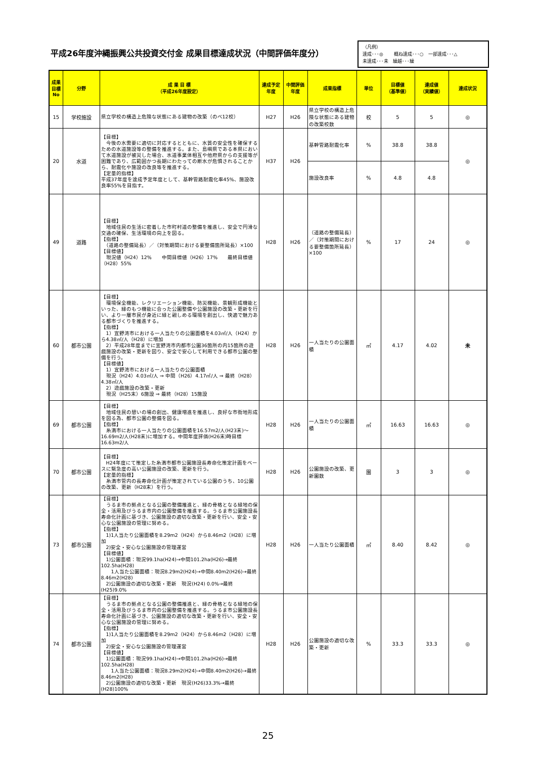平成26年度沖縄振興公共投資交付金 成果目標達成状況（中間評価年度分）
（凡例）
達成･･･◎　　 概ね達成･･･○　一部達成･･･△
未達成･･･未　繰越･･･繰
| 成果 目標 No | 分野 | 成 果 目 標 （平成26年度設定） | 達成予定 年度 | 中間評価 年度 | 成果指標 | 単位 | 目標値 （基準値） | 達成値 （実績値） | 達成状況 |
| --- | --- | --- | --- | --- | --- | --- | --- | --- | --- |
| 15 | 学校施設 | 県立学校の構造上危険な状態にある建物の改築（のべ12校） | H27 | H26 | 県立学校の構造上危険な状態にある建物の改築校数 | 校 | 5 | 5 | ◎ |
| 20 | 水道 | 【目標】 今後の水需要に適切に対応するとともに、水質の安全性を確保するための水道施設等の整備を推進する。また、島嶼県である本県において水道施設が被災した場合、水道事業体相互や他府県からの支援等が困難であり、広範囲かつ長期にわたっての断水が危惧されることから、耐震化や施設の改良等を推進する。 【定量的指標】 平成37年度を達成予定年度として、基幹管路耐震化率45%、施設改良率55%を目指す。 | H37 | H26 | 基幹管路耐震化率 | % | 38.8 | 38.8 | ◎ |
| | | | | | 施設改良率 | % | 4.8 | 4.8 | |
| 49 | 道路 | 【目標】 地域住民の生活に密着した市町村道の整備を推進し、安全で円滑な交通の確保、生活環境の向上を図る。 【指標】 （道路の整備延長）／（対策期間における要整備箇所延長）×100 【目標値】 現況値（H24）12% 中間目標値（H26）17% 最終目標値（H28）55% | H28 | H26 | （道路の整備延長）／（対策期間における要整備箇所延長）×100 | % | 17 | 24 | ◎ |
| 60 | 都市公園 | 【目標】 環境保全機能、レクリエーション機能、防災機能、景観形成機能といった、緑のもつ機能に合った公園整備や公園施設の改築・更新を行い、より一層市民が身近に緑と親しめる環境を創出し、快適で魅力ある都市づくりを推進する。 【指標】 1）宜野湾市における一人当たりの公園面積を4.03㎡/人（H24）から4.38㎡/人（H28）に増加 2）平成28年度までに宜野湾市内都市公園36箇所の内15箇所の遊戯施設の改築・更新を図り、安全で安心して利用できる都市公園の整備を行う。 【目標値】 1）宜野湾市における一人当たりの公園面積 現況（H24）4.03㎡/人 ⇒ 中間（H26）4.17㎡/人 ⇒ 最終（H28）4.38㎡/人 2）遊戯施設の改築・更新 現況（H25末）6施設 ⇒ 最終（H28）15施設 | H28 | H26 | 一人当たりの公園面積 | ㎡ | 4.17 | 4.02 | 未 |
| 69 | 都市公園 | 【目標】 地域住民の憩いの場の創出、健康増進を推進し、良好な市街地形成を図る為、都市公園の整備を図る。 【指標】 糸満市における一人当たりの公園面積を16.57m2/人(H23末)～16.69m2/人(H28末)に増加する。中間年度評価(H26末)時目標16.63m2/人 | H28 | H26 | 一人当たりの公園面積 | ㎡ | 16.63 | 16.63 | ◎ |
| 70 | 都市公園 | 【目標】 H24年度にて策定した糸満市都市公園施設長寿命化策定計画をベースに緊急度の高い公園施設の改築、更新を行う。 【定量的指標】 糸満市管内の長寿命化計画が策定されている公園のうち、10公園の改築、更新（H28末）を行う。 | H28 | H26 | 公園施設の改築、更新園数 | 園 | 3 | 3 | ◎ |
| 73 | 都市公園 | 【目標】 うるま市の拠点となる公園の整備推進と、緑の骨格となる緑地の保全・活用及びうるま市内の公園整備を推進する。うるま市公園施設長寿命化計画に基づき、公園施設の適切な改築・更新を行い、安全・安心な公園施設の管理に努める。 【指標】 1)1人当たり公園面積を8.29m2（H24）から8.46m2（H28）に増加 2)安全・安心な公園施設の管理運営 【目標値】 1)公園面積：現況99.1ha(H24)→中間101.2ha(H26)→最終102.5ha(H28) 1人当た公園面積：現況8.29m2(H24)→中間8.40m2(H26)→最終8.46m2(H28) 2)公園施設の適切な改築・更新 現況(H24) 0.0%→最終(H25)9.0% | H28 | H26 | 一人当たり公園面積 | ㎡ | 8.40 | 8.42 | ◎ |
| 74 | 都市公園 | 【目標】 うるま市の拠点となる公園の整備推進と、緑の骨格となる緑地の保全・活用及びうるま市内の公園整備を推進する。うるま市公園施設長寿命化計画に基づき、公園施設の適切な改築・更新を行い、安全・安心な公園施設の管理に努める。 【指標】 1)1人当たり公園面積を8.29m2（H24）から8.46m2（H28）に増加 2)安全・安心な公園施設の管理運営 【目標値】 1)公園面積：現況99.1ha(H24)→中間101.2ha(H26)→最終102.5ha(H28) 1人当た公園面積：現況8.29m2(H24)→中間8.40m2(H26)→最終8.46m2(H28) 2)公園施設の適切な改築・更新 現況(H26)33.3%→最終(H28)100% | H28 | H26 | 公園施設の適切な改築・更新 | % | 33.3 | 33.3 | ◎ |
25